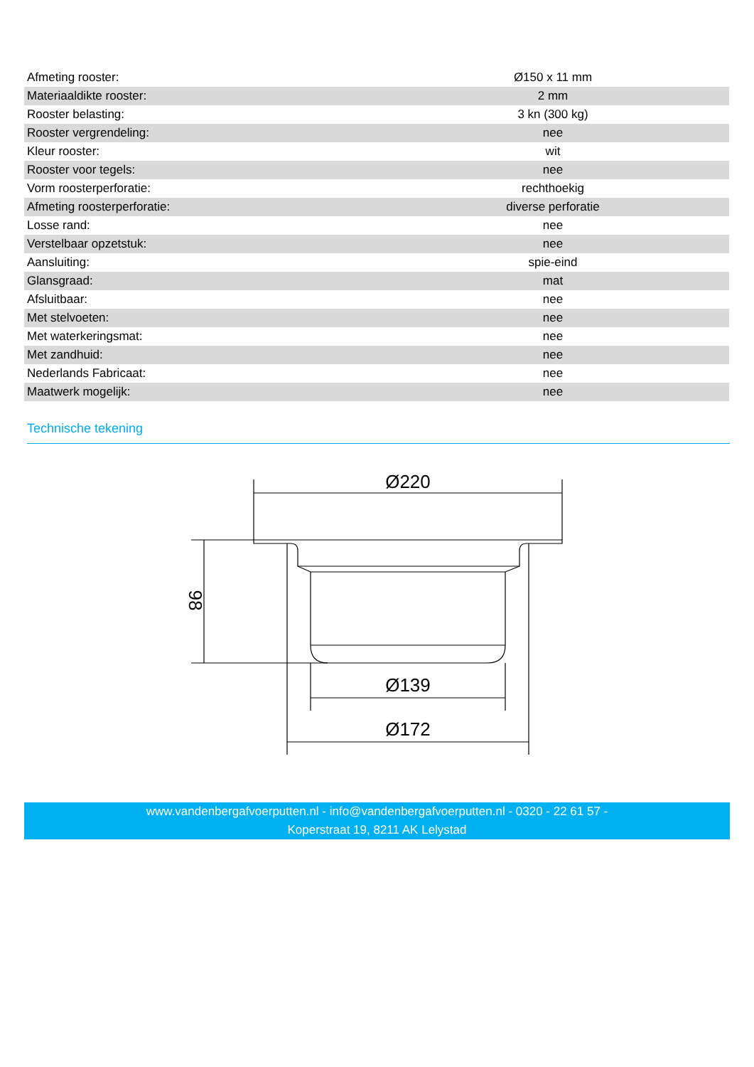| Afmeting rooster: | Ø150 x 11 mm |
| Materiaaldikte rooster: | 2 mm |
| Rooster belasting: | 3 kn (300 kg) |
| Rooster vergrendeling: | nee |
| Kleur rooster: | wit |
| Rooster voor tegels: | nee |
| Vorm roosterperforatie: | rechthoekig |
| Afmeting roosterperforatie: | diverse perforatie |
| Losse rand: | nee |
| Verstelbaar opzetstuk: | nee |
| Aansluiting: | spie-eind |
| Glansgraad: | mat |
| Afsluitbaar: | nee |
| Met stelvoeten: | nee |
| Met waterkeringsmat: | nee |
| Met zandhuid: | nee |
| Nederlands Fabricaat: | nee |
| Maatwerk mogelijk: | nee |
Technische tekening
Ø220
98
Ø139
Ø172
www.vandenbergafvoerputten.nl - info@vandenbergafvoerputten.nl - 0320 - 22 61 57 -
Koperstraat 19, 8211 AK Lelystad